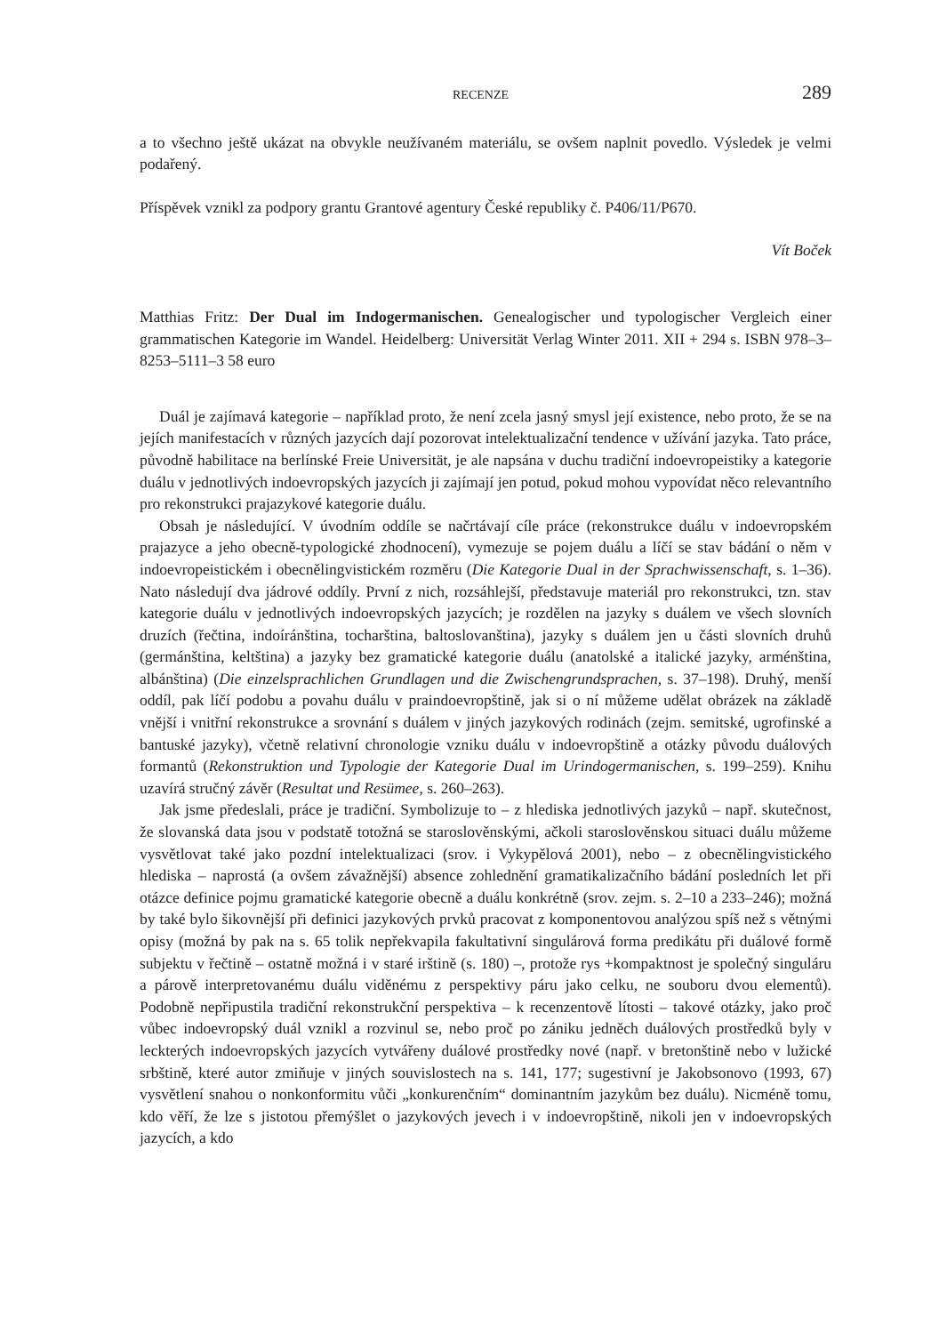RECENZE 289
a to všechno ještě ukázat na obvykle neužívaném materiálu, se ovšem naplnit povedlo. Výsledek je velmi podařený.
Příspěvek vznikl za podpory grantu Grantové agentury České republiky č. P406/11/P670.
Vít Boček
Matthias Fritz: Der Dual im Indogermanischen. Genealogischer und typologischer Vergleich einer grammatischen Kategorie im Wandel. Heidelberg: Universität Verlag Winter 2011. XII + 294 s. ISBN 978–3–8253–5111–3 58 euro
Duál je zajímavá kategorie – například proto, že není zcela jasný smysl její existence, nebo proto, že se na jejích manifestacích v různých jazycích dají pozorovat intelektualizační tendence v užívání jazyka. Tato práce, původně habilitace na berlínské Freie Universität, je ale napsána v duchu tradiční indoevropeistiky a kategorie duálu v jednotlivých indoevropských jazycích ji zajímají jen potud, pokud mohou vypovídat něco relevantního pro rekonstrukci prajazykové kategorie duálu.
Obsah je následující. V úvodním oddíle se načrtávají cíle práce (rekonstrukce duálu v indoevropském prajazyce a jeho obecně-typologické zhodnocení), vymezuje se pojem duálu a líčí se stav bádání o něm v indoevropeistickém i obecnělingvistickém rozměru (Die Kategorie Dual in der Sprachwissenschaft, s. 1–36). Nato následují dva jádrové oddíly. První z nich, rozsáhlejší, představuje materiál pro rekonstrukci, tzn. stav kategorie duálu v jednotlivých indoevropských jazycích; je rozdělen na jazyky s duálem ve všech slovních druzích (řečtina, indoíránština, tocharština, baltoslovanština), jazyky s duálem jen u části slovních druhů (germánština, keltština) a jazyky bez gramatické kategorie duálu (anatolské a italické jazyky, arménština, albánština) (Die einzelsprachlichen Grundlagen und die Zwischengrundsprachen, s. 37–198). Druhý, menší oddíl, pak líčí podobu a povahu duálu v praindoevropštině, jak si o ní můžeme udělat obrázek na základě vnější i vnitřní rekonstrukce a srovnání s duálem v jiných jazykových rodinách (zejm. semitské, ugrofinské a bantuské jazyky), včetně relativní chronologie vzniku duálu v indoevropštině a otázky původu duálových formantů (Rekonstruktion und Typologie der Kategorie Dual im Urindogermanischen, s. 199–259). Knihu uzavírá stručný závěr (Resultat und Resümee, s. 260–263).
Jak jsme předeslali, práce je tradiční. Symbolizuje to – z hlediska jednotlivých jazyků – např. skutečnost, že slovanská data jsou v podstatě totožná se staroslověnskými, ačkoli staroslověnskou situaci duálu můžeme vysvětlovat také jako pozdní intelektualizaci (srov. i Vykypělová 2001), nebo – z obecnělingvistického hlediska – naprostá (a ovšem závažnější) absence zohlednění gramatikalizačního bádání posledních let při otázce definice pojmu gramatické kategorie obecně a duálu konkrétně (srov. zejm. s. 2–10 a 233–246); možná by také bylo šikovnější při definici jazykových prvků pracovat z komponentovou analýzou spíš než s větnými opisy (možná by pak na s. 65 tolik nepřekvapila fakultativní singulárová forma predikátu při duálové formě subjektu v řečtině – ostatně možná i v staré irštině (s. 180) –, protože rys +kompaktnost je společný singuláru a párově interpretovanému duálu viděnému z perspektivy páru jako celku, ne souboru dvou elementů). Podobně nepřipustila tradiční rekonstrukční perspektiva – k recenzentově lítosti – takové otázky, jako proč vůbec indoevropský duál vznikl a rozvinul se, nebo proč po zániku jedněch duálových prostředků byly v leckterých indoevropských jazycích vytvářeny duálové prostředky nové (např. v bretonštině nebo v lužické srbštině, které autor zmiňuje v jiných souvislostech na s. 141, 177; sugestivní je Jakobsonovo (1993, 67) vysvětlení snahou o nonkonformitu vůči „konkurenčním“ dominantním jazykům bez duálu). Nicméně tomu, kdo věří, že lze s jistotou přemýšlet o jazykových jevech i v indoevropštině, nikoli jen v indoevropských jazycích, a kdo